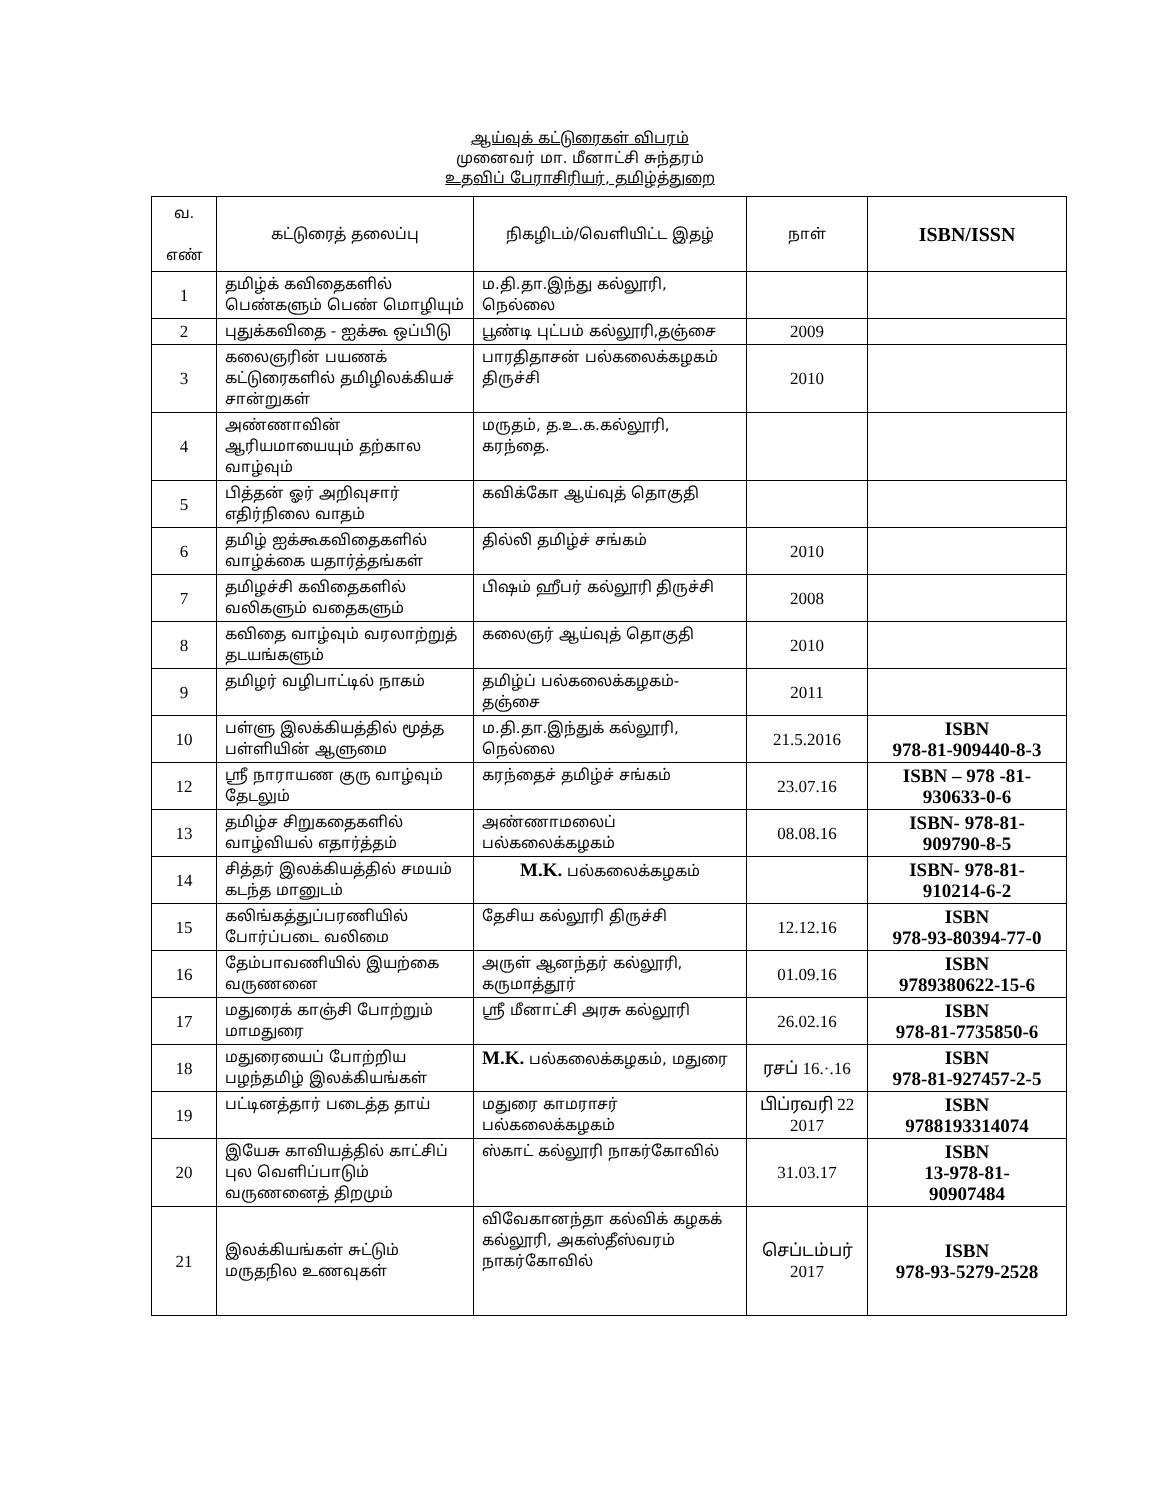ஆய்வுக் கட்டுரைகள் விபரம்
முனைவர் மா. மீனாட்சி சுந்தரம்
உதவிப் பேராசிரியர், தமிழ்த்துறை
| வ. எண் | கட்டுரைத் தலைப்பு | நிகழிடம்/வெளியிட்ட இதழ் | நாள் | ISBN/ISSN |
| --- | --- | --- | --- | --- |
| 1 | தமிழ்க் கவிதைகளில் பெண்களும் பெண் மொழியும் | ம.தி.தா.இந்து கல்லூரி, நெல்லை | | |
| 2 | புதுக்கவிதை - ஐக்கூ ஒப்பிடு | பூண்டி புட்பம் கல்லூரி,தஞ்சை | 2009 | |
| 3 | கலைஞரின் பயணக் கட்டுரைகளில் தமிழிலக்கியச் சான்றுகள் | பாரதிதாசன் பல்கலைக்கழகம் திருச்சி | 2010 | |
| 4 | அண்ணாவின் ஆரியமாயையும் தற்கால வாழ்வும் | மருதம், த.உ.க.கல்லூரி, கரந்தை. | | |
| 5 | பித்தன் ஓர் அறிவுசார் எதிர்நிலை வாதம் | கவிக்கோ ஆய்வுத் தொகுதி | | |
| 6 | தமிழ் ஐக்கூகவிதைகளில் வாழ்க்கை யதார்த்தங்கள் | தில்லி தமிழ்ச் சங்கம் | 2010 | |
| 7 | தமிழச்சி கவிதைகளில் வலிகளும் வதைகளும் | பிஷம் ஹீபர் கல்லூரி திருச்சி | 2008 | |
| 8 | கவிதை வாழ்வும் வரலாற்றுத் தடயங்களும் | கலைஞர் ஆய்வுத் தொகுதி | 2010 | |
| 9 | தமிழர் வழிபாட்டில் நாகம் | தமிழ்ப் பல்கலைக்கழகம்- தஞ்சை | 2011 | |
| 10 | பள்ளு இலக்கியத்தில் மூத்த பள்ளியின் ஆளுமை | ம.தி.தா.இந்துக் கல்லூரி, நெல்லை | 21.5.2016 | ISBN 978-81-909440-8-3 |
| 12 | ஸ்ரீ நாராயண குரு வாழ்வும் தேடலும் | கரந்தைச் தமிழ்ச் சங்கம் | 23.07.16 | ISBN – 978 -81- 930633-0-6 |
| 13 | தமிழ்ச சிறுகதைகளில் வாழ்வியல் எதார்த்தம் | அண்ணாமலைப் பல்கலைக்கழகம் | 08.08.16 | ISBN- 978-81- 909790-8-5 |
| 14 | சித்தர் இலக்கியத்தில் சமயம் கடந்த மானுடம் | M.K. பல்கலைக்கழகம் | | ISBN- 978-81- 910214-6-2 |
| 15 | கலிங்கத்துப்பரணியில் போர்ப்படை வலிமை | தேசிய கல்லூரி திருச்சி | 12.12.16 | ISBN 978-93-80394-77-0 |
| 16 | தேம்பாவணியில் இயற்கை வருணனை | அருள் ஆனந்தர் கல்லூரி, கருமாத்தூர் | 01.09.16 | ISBN 9789380622-15-6 |
| 17 | மதுரைக் காஞ்சி போற்றும் மாமதுரை | ஸ்ரீ மீனாட்சி அரசு கல்லூரி | 26.02.16 | ISBN 978-81-7735850-6 |
| 18 | மதுரையைப் போற்றிய பழந்தமிழ் இலக்கியங்கள் | M.K. பல்கலைக்கழகம், மதுரை | ரசப் 16.·.16 | ISBN 978-81-927457-2-5 |
| 19 | பட்டினத்தார் படைத்த தாய் | மதுரை காமராசர் பல்கலைக்கழகம் | பிப்ரவரி 22 2017 | ISBN 9788193314074 |
| 20 | இயேசு காவியத்தில் காட்சிப் புல வெளிப்பாடும் வருணனைத் திறமும் | ஸ்காட் கல்லூரி நாகர்கோவில் | 31.03.17 | ISBN 13-978-81- 90907484 |
| 21 | இலக்கியங்கள் சுட்டும் மருதநில உணவுகள் | விவேகானந்தா கல்விக் கழகக் கல்லூரி, அகஸ்தீஸ்வரம் நாகர்கோவில் | செப்டம்பர் 2017 | ISBN 978-93-5279-2528 |